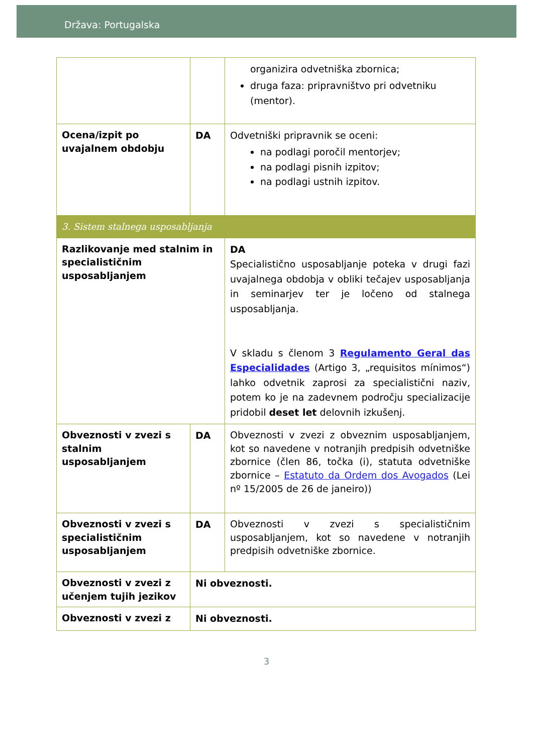Država: Portugalska
| | | organizira odvetniška zbornica; druga faza: pripravništvo pri odvetniku (mentor). |
| Ocena/izpit po uvajalnem obdobju | DA | Odvetniški pripravnik se oceni: na podlagi poročil mentorjev; na podlagi pisnih izpitov; na podlagi ustnih izpitov. |
| 3. Sistem stalnega usposabljanja | | |
| Razlikovanje med stalnim in specialističnim usposabljanjem | | DA Specialistično usposabljanje poteka v drugi fazi uvajalnega obdobja v obliki tečajev usposabljanja in seminarjev ter je ločeno od stalnega usposabljanja. V skladu s členom 3 Regulamento Geral das Especialidades (Artigo 3, „requisitos mínimos“) lahko odvetnik zaprosi za specialistični naziv, potem ko je na zadevnem področju specializacije pridobil deset let delovnih izkušenj. |
| Obveznosti v zvezi s stalnim usposabljanjem | DA | Obveznosti v zvezi z obveznim usposabljanjem, kot so navedene v notranjih predpisih odvetniške zbornice (člen 86, točka (i), statuta odvetniške zbornice – Estatuto da Ordem dos Avogados (Lei nº 15/2005 de 26 de janeiro)) |
| Obveznosti v zvezi s specialističnim usposabljanjem | DA | Obveznosti v zvezi s specialističnim usposabljanjem, kot so navedene v notranjih predpisih odvetniške zbornice. |
| Obveznosti v zvezi z učenjem tujih jezikov | Ni obveznosti. | |
| Obveznosti v zvezi z | Ni obveznosti. | |
3